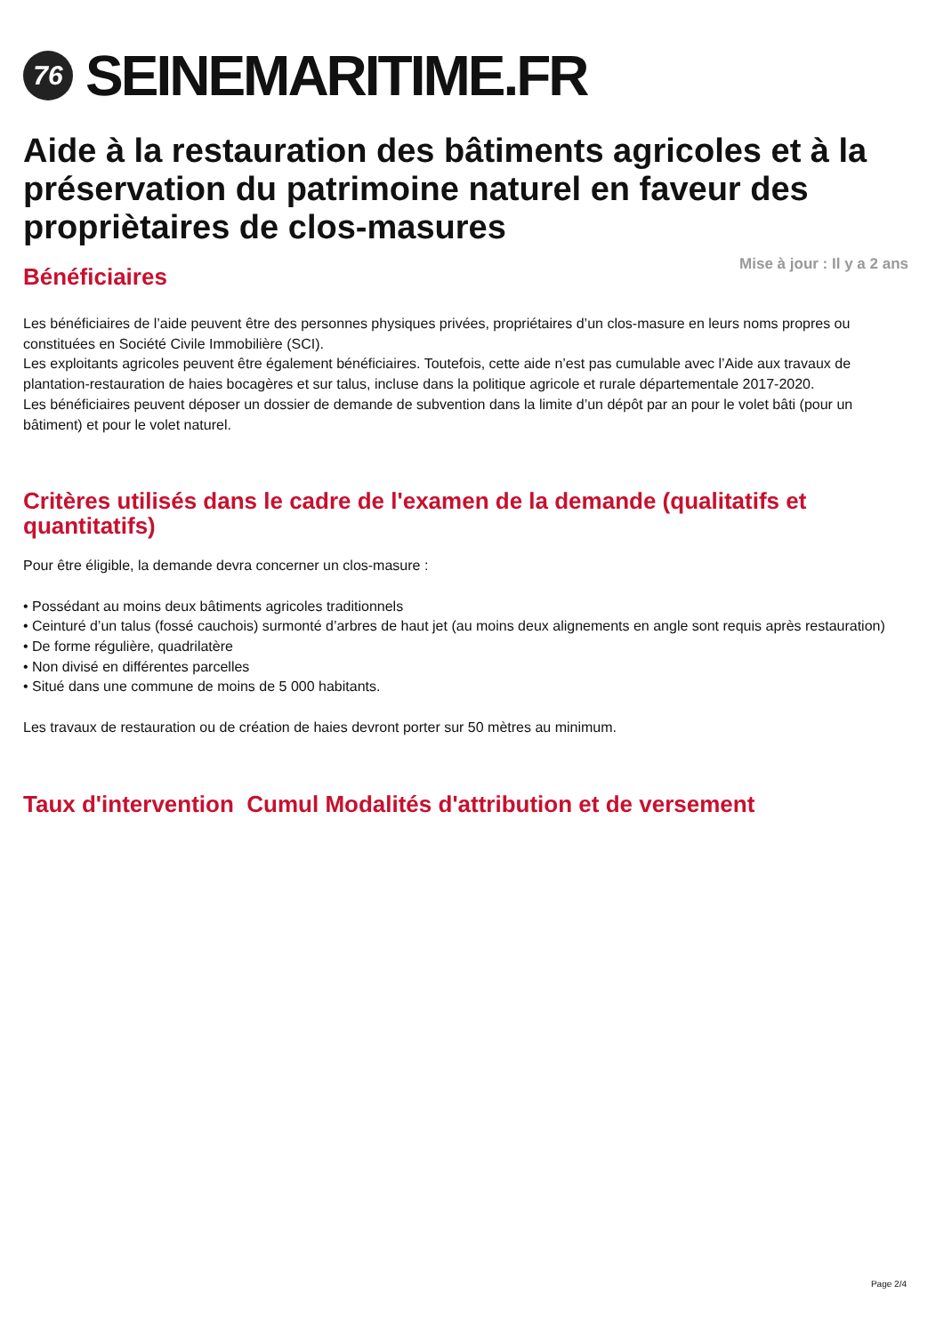76
SEINEMARITIME.FR
Aide à la restauration des bâtiments agricoles et à la préservation du patrimoine naturel en faveur des propriètaires de clos-masures
Mise à jour : Il y a 2 ans
Bénéficiaires
Les bénéficiaires de l’aide peuvent être des personnes physiques privées, propriétaires d’un clos-masure en leurs noms propres ou constituées en Société Civile Immobilière (SCI).
Les exploitants agricoles peuvent être également bénéficiaires. Toutefois, cette aide n’est pas cumulable avec l’Aide aux travaux de plantation-restauration de haies bocagères et sur talus, incluse dans la politique agricole et rurale départementale 2017-2020.
Les bénéficiaires peuvent déposer un dossier de demande de subvention dans la limite d’un dépôt par an pour le volet bâti (pour un bâtiment) et pour le volet naturel.
Critères utilisés dans le cadre de l'examen de la demande (qualitatifs et quantitatifs)
Pour être éligible, la demande devra concerner un clos-masure :
• Possédant au moins deux bâtiments agricoles traditionnels
• Ceinturé d’un talus (fossé cauchois) surmonté d’arbres de haut jet (au moins deux alignements en angle sont requis après restauration)
• De forme régulière, quadrilatère
• Non divisé en différentes parcelles
• Situé dans une commune de moins de 5 000 habitants.
Les travaux de restauration ou de création de haies devront porter sur 50 mètres au minimum.
Taux d'intervention Cumul Modalités d'attribution et de versement
Page 2/4